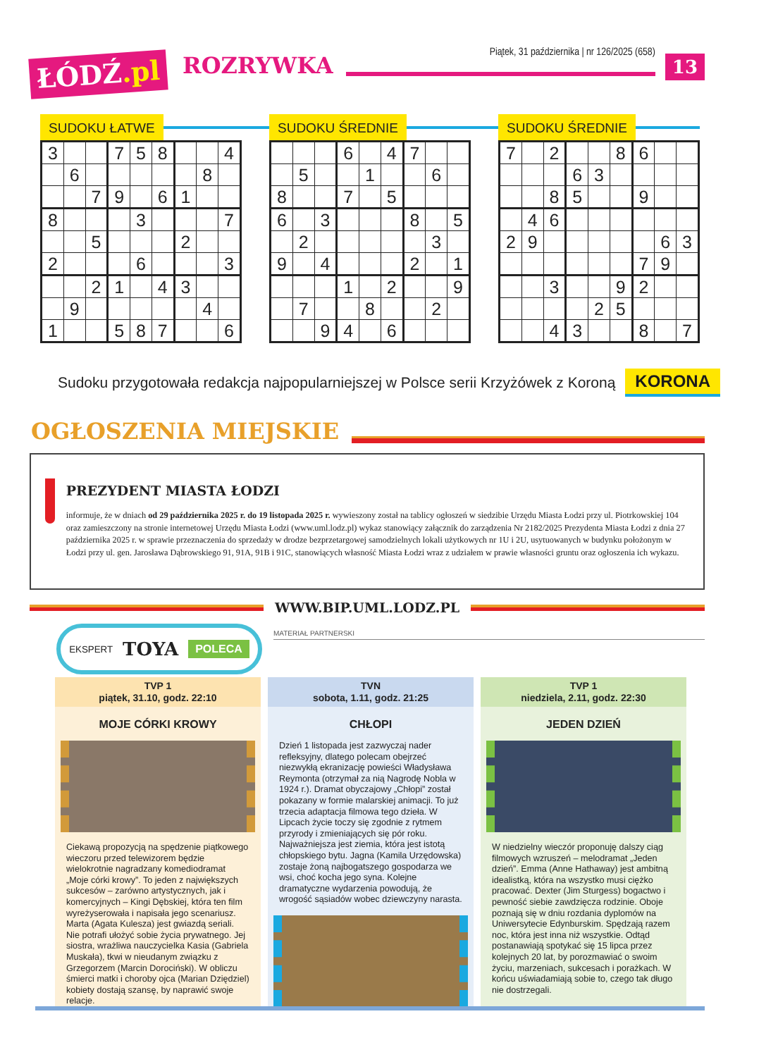ŁÓDŹ.pl
ROZRYWKA
Piątek, 31 października | nr 126/2025 (658)
13
SUDOKU ŁATWE
| 3 | | | 7 | 5 | 8 | | | 4 |
| | 6 | | | | | | 8 | |
| | | 7 | 9 | | 6 | 1 | | |
| 8 | | | | 3 | | | | 7 |
| | | 5 | | | | 2 | | |
| 2 | | | | 6 | | | | 3 |
| | | 2 | 1 | | 4 | 3 | | |
| | 9 | | | | | | 4 | |
| 1 | | | 5 | 8 | 7 | | | 6 |
SUDOKU ŚREDNIE
| | | | 6 | | 4 | 7 | | |
| | 5 | | | 1 | | | 6 | |
| 8 | | | 7 | | 5 | | | |
| 6 | | 3 | | | | 8 | | 5 |
| | 2 | | | | | | 3 | |
| 9 | | 4 | | | | 2 | | 1 |
| | | | 1 | | 2 | | | 9 |
| | 7 | | | 8 | | | 2 | |
| | | 9 | 4 | | 6 | | | |
SUDOKU ŚREDNIE
| 7 | | 2 | | | 8 | 6 | | |
| | | | 6 | 3 | | | | |
| | | 8 | 5 | | | 9 | | |
| | 4 | 6 | | | | | | |
| 2 | 9 | | | | | | 6 | 3 |
| | | | | | | 7 | 9 | |
| | | 3 | | | 9 | 2 | | |
| | | | | 2 | 5 | | | |
| | | 4 | 3 | | | 8 | | 7 |
Sudoku przygotowała redakcja najpopularniejszej w Polsce serii Krzyżówek z Koroną KORONA
OGŁOSZENIA MIEJSKIE
PREZYDENT MIASTA ŁODZI
informuje, że w dniach od 29 października 2025 r. do 19 listopada 2025 r. wywieszony został na tablicy ogłoszeń w siedzibie Urzędu Miasta Łodzi przy ul. Piotrkowskiej 104 oraz zamieszczony na stronie internetowej Urzędu Miasta Łodzi (www.uml.lodz.pl) wykaz stanowiący załącznik do zarządzenia Nr 2182/2025 Prezydenta Miasta Łodzi z dnia 27 października 2025 r. w sprawie przeznaczenia do sprzedaży w drodze bezprzetargowej samodzielnych lokali użytkowych nr 1U i 2U, usytuowanych w budynku położonym w Łodzi przy ul. gen. Jarosława Dąbrowskiego 91, 91A, 91B i 91C, stanowiących własność Miasta Łodzi wraz z udziałem w prawie własności gruntu oraz ogłoszenia ich wykazu.
WWW.BIP.UML.LODZ.PL
EKSPERT TOYA POLECA
MATERIAŁ PARTNERSKI
TVP 1
piątek, 31.10, godz. 22:10
MOJE CÓRKI KROWY
Ciekawą propozycją na spędzenie piątkowego wieczoru przed telewizorem będzie wielokrotnie nagradzany komediodramat „Moje córki krowy”. To jeden z największych sukcesów – zarówno artystycznych, jak i komercyjnych – Kingi Dębskiej, która ten film wyreżyserowała i napisała jego scenariusz. Marta (Agata Kulesza) jest gwiazdą seriali. Nie potrafi ułożyć sobie życia prywatnego. Jej siostra, wrażliwa nauczycielka Kasia (Gabriela Muskała), tkwi w nieudanym związku z Grzegorzem (Marcin Dorociński). W obliczu śmierci matki i choroby ojca (Marian Dziędziel) kobiety dostają szansę, by naprawić swoje relacje.
TVN
sobota, 1.11, godz. 21:25
CHŁOPI
Dzień 1 listopada jest zazwyczaj nader refleksyjny, dlatego polecam obejrzeć niezwykłą ekranizację powieści Władysława Reymonta (otrzymał za nią Nagrodę Nobla w 1924 r.). Dramat obyczajowy „Chłopi” został pokazany w formie malarskiej animacji. To już trzecia adaptacja filmowa tego dzieła. W Lipcach życie toczy się zgodnie z rytmem przyrody i zmieniających się pór roku. Najważniejsza jest ziemia, która jest istotą chłopskiego bytu. Jagna (Kamila Urzędowska) zostaje żoną najbogatszego gospodarza we wsi, choć kocha jego syna. Kolejne dramatyczne wydarzenia powodują, że wrogość sąsiadów wobec dziewczyny narasta.
TVP 1
niedziela, 2.11, godz. 22:30
JEDEN DZIEŃ
W niedzielny wieczór proponuję dalszy ciąg filmowych wzruszeń – melodramat „Jeden dzień”. Emma (Anne Hathaway) jest ambitną idealistką, która na wszystko musi ciężko pracować. Dexter (Jim Sturgess) bogactwo i pewność siebie zawdzięcza rodzinie. Oboje poznają się w dniu rozdania dyplomów na Uniwersytecie Edynburskim. Spędzają razem noc, która jest inna niż wszystkie. Odtąd postanawiają spotykać się 15 lipca przez kolejnych 20 lat, by porozmawiać o swoim życiu, marzeniach, sukcesach i porażkach. W końcu uświadamiają sobie to, czego tak długo nie dostrzegali.